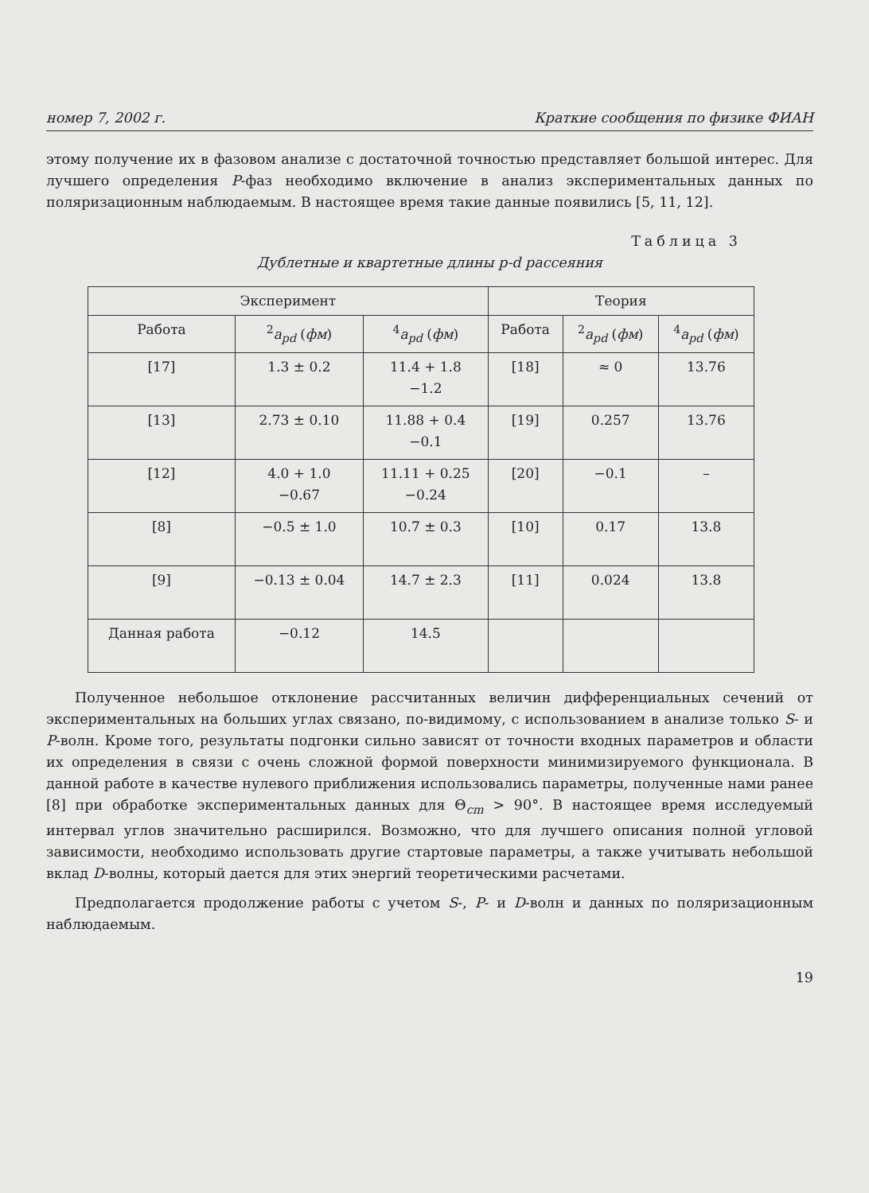номер 7, 2002 г. Краткие сообщения по физике ФИАН
этому получение их в фазовом анализе с достаточной точностью представляет большой интерес. Для лучшего определения P-фаз необходимо включение в анализ экспериментальных данных по поляризационным наблюдаемым. В настоящее время такие данные появились [5, 11, 12].
Таблица 3
Дублетные и квартетные длины p-d рассеяния
| Эксперимент | | | Теория | | |
| --- | --- | --- | --- | --- | --- |
| Работа | <sup>2</sup> a<sub>pd</sub> ( фм ) | <sup>4</sup> a<sub>pd</sub> ( фм ) | Работа | <sup>2</sup> a<sub>pd</sub> ( фм ) | <sup>4</sup> a<sub>pd</sub> ( фм ) |
| [17] | 1.3 ± 0.2 | 11.4 + 1.8 −1.2 | [18] | ≈ 0 | 13.76 |
| [13] | 2.73 ± 0.10 | 11.88 + 0.4 −0.1 | [19] | 0.257 | 13.76 |
| [12] | 4.0 + 1.0 −0.67 | 11.11 + 0.25 −0.24 | [20] | −0.1 | – |
| [8] | −0.5 ± 1.0 | 10.7 ± 0.3 | [10] | 0.17 | 13.8 |
| [9] | −0.13 ± 0.04 | 14.7 ± 2.3 | [11] | 0.024 | 13.8 |
| Данная работа | −0.12 | 14.5 | | | |
Полученное небольшое отклонение рассчитанных величин дифференциальных сечений от экспериментальных на больших углах связано, по-видимому, с использованием в анализе только S- и P-волн. Кроме того, результаты подгонки сильно зависят от точности входных параметров и области их определения в связи с очень сложной формой поверхности минимизируемого функционала. В данной работе в качестве нулевого приближения использовались параметры, полученные нами ранее [8] при обработке экспериментальных данных для Θ<sub>cm</sub> > 90°. В настоящее время исследуемый интервал углов значительно расширился. Возможно, что для лучшего описания полной угловой зависимости, необходимо использовать другие стартовые параметры, а также учитывать небольшой вклад D-волны, который дается для этих энергий теоретическими расчетами.
Предполагается продолжение работы с учетом S-, P- и D-волн и данных по поляризационным наблюдаемым.
19